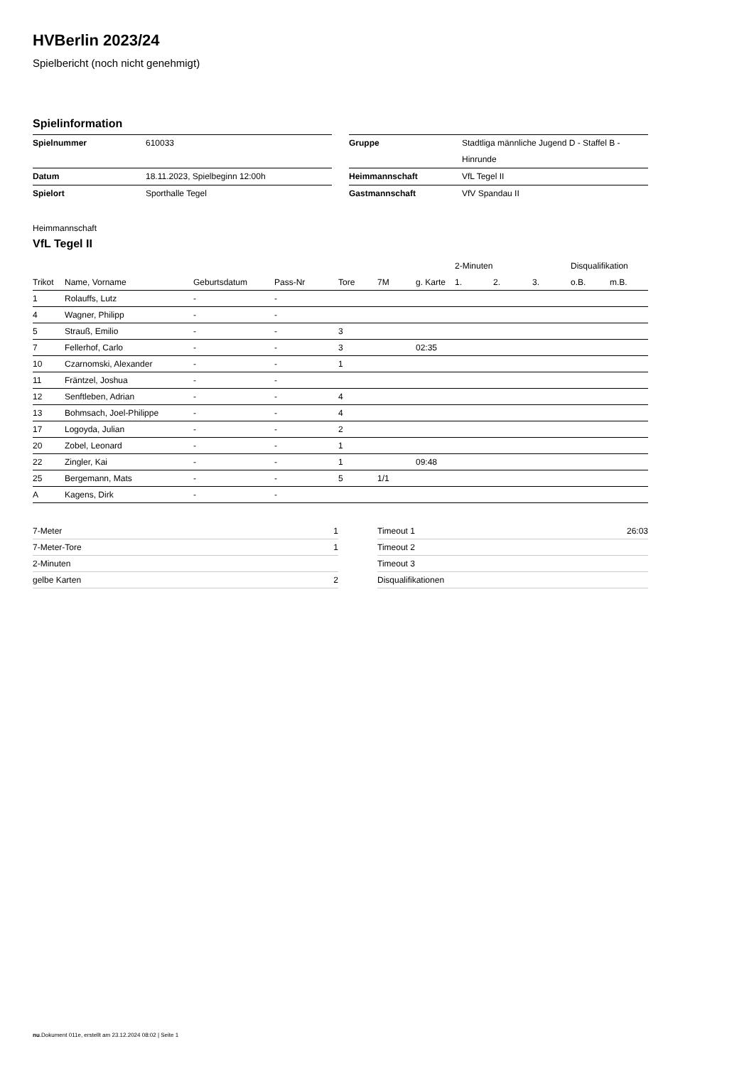HVBerlin 2023/24
Spielbericht (noch nicht genehmigt)
Spielinformation
| Spielnummer | 610033 |
| Datum | 18.11.2023, Spielbeginn 12:00h |
| Spielort | Sporthalle Tegel |
| Gruppe | Stadtliga männliche Jugend D - Staffel B - Hinrunde |
| Heimmannschaft | VfL Tegel II |
| Gastmannschaft | VfV Spandau II |
Heimmannschaft
VfL Tegel II
| | | | | | | | 2-Minuten | | | Disqualifikation | |
| --- | --- | --- | --- | --- | --- | --- | --- | --- | --- | --- | --- |
| Trikot | Name, Vorname | Geburtsdatum | Pass-Nr | Tore | 7M | g. Karte | 1. | 2. | 3. | o.B. | m.B. |
| 1 | Rolauffs, Lutz | - | - | | | | | | | | |
| 4 | Wagner, Philipp | - | - | | | | | | | | |
| 5 | Strauß, Emilio | - | - | 3 | | | | | | | |
| 7 | Fellerhof, Carlo | - | - | 3 | | 02:35 | | | | | |
| 10 | Czarnomski, Alexander | - | - | 1 | | | | | | | |
| 11 | Fräntzel, Joshua | - | - | | | | | | | | |
| 12 | Senftleben, Adrian | - | - | 4 | | | | | | | |
| 13 | Bohmsach, Joel-Philippe | - | - | 4 | | | | | | | |
| 17 | Logoyda, Julian | - | - | 2 | | | | | | | |
| 20 | Zobel, Leonard | - | - | 1 | | | | | | | |
| 22 | Zingler, Kai | - | - | 1 | | 09:48 | | | | | |
| 25 | Bergemann, Mats | - | - | 5 | 1/1 | | | | | | |
| A | Kagens, Dirk | - | - | | | | | | | | |
| 7-Meter | 1 |
| 7-Meter-Tore | 1 |
| 2-Minuten | |
| gelbe Karten | 2 |
| Timeout 1 | 26:03 |
| Timeout 2 | |
| Timeout 3 | |
| Disqualifikationen | |
nu.Dokument 011e, erstellt am 23.12.2024 08:02 | Seite 1